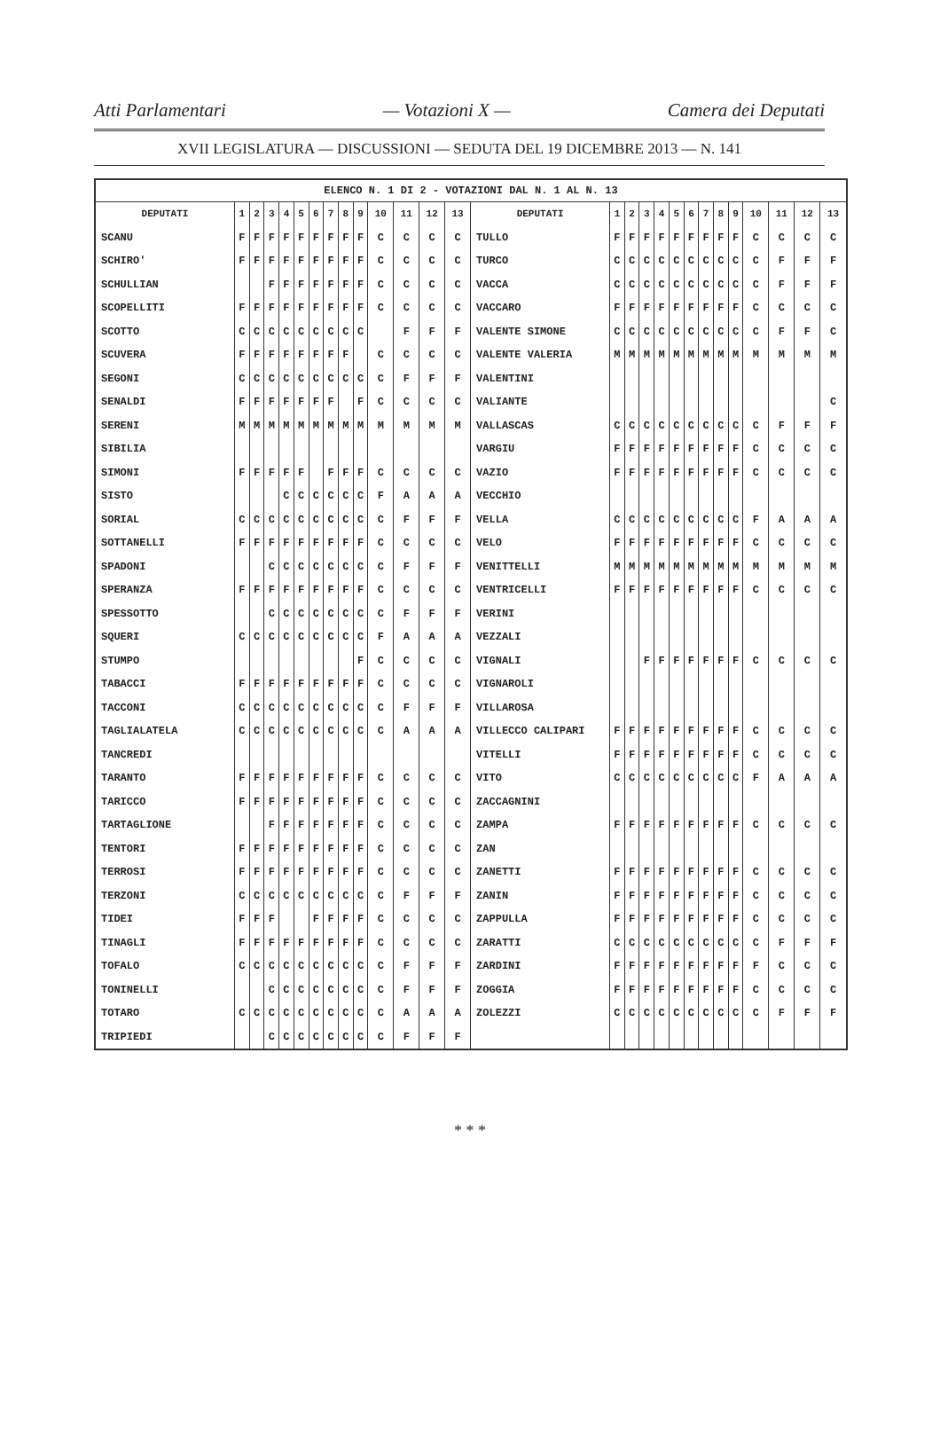Atti Parlamentari — Votazioni X — Camera dei Deputati
XVII LEGISLATURA — DISCUSSIONI — SEDUTA DEL 19 DICEMBRE 2013 — N. 141
| ELENCO N. 1 DI 2 - VOTAZIONI DAL N. 1 AL N. 13 | | | | | | | | | | | | | | | | | | | | | | | | | | | |
| DEPUTATI | 1 | 2 | 3 | 4 | 5 | 6 | 7 | 8 | 9 | 10 | 11 | 12 | 13 | DEPUTATI | 1 | 2 | 3 | 4 | 5 | 6 | 7 | 8 | 9 | 10 | 11 | 12 | 13 |
| SCANU | F | F | F | F | F | F | F | F | F | C | C | C | C | TULLO | F | F | F | F | F | F | F | F | F | C | C | C | C |
| SCHIRO' | F | F | F | F | F | F | F | F | F | C | C | C | C | TURCO | C | C | C | C | C | C | C | C | C | C | F | F | F |
| SCHULLIAN | | | F | F | F | F | F | F | F | C | C | C | C | VACCA | C | C | C | C | C | C | C | C | C | C | F | F | F |
| SCOPELLITI | F | F | F | F | F | F | F | F | F | C | C | C | C | VACCARO | F | F | F | F | F | F | F | F | F | C | C | C | C |
| SCOTTO | C | C | C | C | C | C | C | C | C | | F | F | F | VALENTE SIMONE | C | C | C | C | C | C | C | C | C | C | F | F | C |
| SCUVERA | F | F | F | F | F | F | F | F | | C | C | C | C | VALENTE VALERIA | M | M | M | M | M | M | M | M | M | M | M | M | M |
| SEGONI | C | C | C | C | C | C | C | C | C | C | F | F | F | VALENTINI | | | | | | | | | | | | | |
| SENALDI | F | F | F | F | F | F | F | | F | C | C | C | C | VALIANTE | | | | | | | | | | | | | C |
| SERENI | M | M | M | M | M | M | M | M | M | M | M | M | M | VALLASCAS | C | C | C | C | C | C | C | C | C | C | F | F | F |
| SIBILIA | | | | | | | | | | | | | | VARGIU | F | F | F | F | F | F | F | F | F | C | C | C | C |
| SIMONI | F | F | F | F | F | | F | F | F | C | C | C | C | VAZIO | F | F | F | F | F | F | F | F | F | C | C | C | C |
| SISTO | | | | C | C | C | C | C | C | F | A | A | A | VECCHIO | | | | | | | | | | | | | |
| SORIAL | C | C | C | C | C | C | C | C | C | C | F | F | F | VELLA | C | C | C | C | C | C | C | C | C | F | A | A | A |
| SOTTANELLI | F | F | F | F | F | F | F | F | F | C | C | C | C | VELO | F | F | F | F | F | F | F | F | F | C | C | C | C |
| SPADONI | | | C | C | C | C | C | C | C | C | F | F | F | VENITTELLI | M | M | M | M | M | M | M | M | M | M | M | M | M |
| SPERANZA | F | F | F | F | F | F | F | F | F | C | C | C | C | VENTRICELLI | F | F | F | F | F | F | F | F | F | C | C | C | C |
| SPESSOTTO | | | C | C | C | C | C | C | C | C | F | F | F | VERINI | | | | | | | | | | | | | |
| SQUERI | C | C | C | C | C | C | C | C | C | F | A | A | A | VEZZALI | | | | | | | | | | | | | |
| STUMPO | | | | | | | | | F | C | C | C | C | VIGNALI | | | F | F | F | F | F | F | F | C | C | C | C |
| TABACCI | F | F | F | F | F | F | F | F | F | C | C | C | C | VIGNAROLI | | | | | | | | | | | | | |
| TACCONI | C | C | C | C | C | C | C | C | C | C | F | F | F | VILLAROSA | | | | | | | | | | | | | |
| TAGLIALATELA | C | C | C | C | C | C | C | C | C | C | A | A | A | VILLECCO CALIPARI | F | F | F | F | F | F | F | F | F | C | C | C | C |
| TANCREDI | | | | | | | | | | | | | | VITELLI | F | F | F | F | F | F | F | F | F | C | C | C | C |
| TARANTO | F | F | F | F | F | F | F | F | F | C | C | C | C | VITO | C | C | C | C | C | C | C | C | C | F | A | A | A |
| TARICCO | F | F | F | F | F | F | F | F | F | C | C | C | C | ZACCAGNINI | | | | | | | | | | | | | |
| TARTAGLIONE | | | F | F | F | F | F | F | F | C | C | C | C | ZAMPA | F | F | F | F | F | F | F | F | F | C | C | C | C |
| TENTORI | F | F | F | F | F | F | F | F | F | C | C | C | C | ZAN | | | | | | | | | | | | | |
| TERROSI | F | F | F | F | F | F | F | F | F | C | C | C | C | ZANETTI | F | F | F | F | F | F | F | F | F | C | C | C | C |
| TERZONI | C | C | C | C | C | C | C | C | C | C | F | F | F | ZANIN | F | F | F | F | F | F | F | F | F | C | C | C | C |
| TIDEI | F | F | F | | | F | F | F | F | C | C | C | C | ZAPPULLA | F | F | F | F | F | F | F | F | F | C | C | C | C |
| TINAGLI | F | F | F | F | F | F | F | F | F | C | C | C | C | ZARATTI | C | C | C | C | C | C | C | C | C | C | F | F | F |
| TOFALO | C | C | C | C | C | C | C | C | C | C | F | F | F | ZARDINI | F | F | F | F | F | F | F | F | F | F | C | C | C |
| TONINELLI | | | C | C | C | C | C | C | C | C | F | F | F | ZOGGIA | F | F | F | F | F | F | F | F | F | C | C | C | C |
| TOTARO | C | C | C | C | C | C | C | C | C | C | A | A | A | ZOLEZZI | C | C | C | C | C | C | C | C | C | C | F | F | F |
| TRIPIEDI | | | C | C | C | C | C | C | C | C | F | F | F | | | | | | | | | | | | | | |
* * *